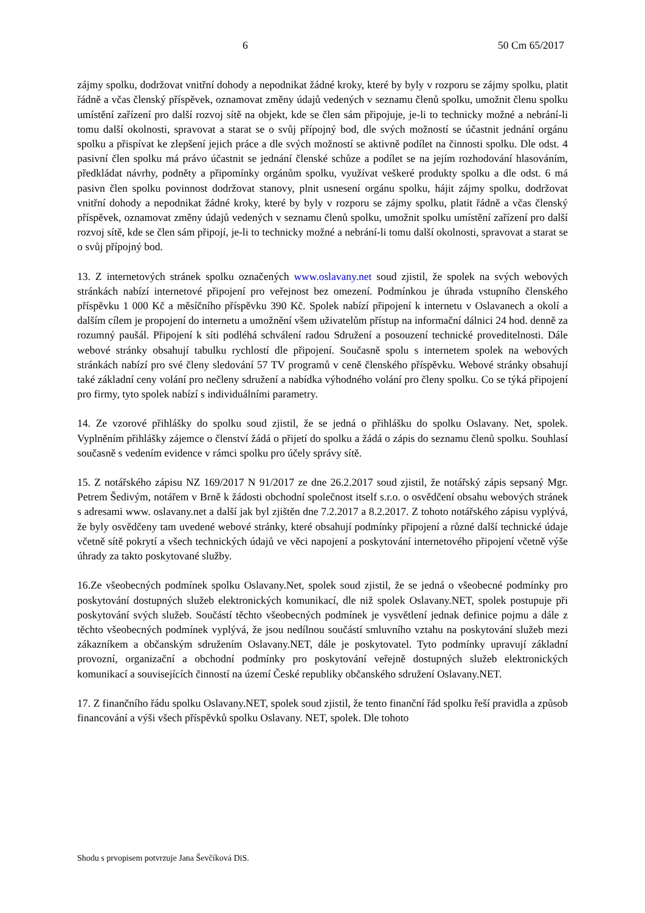6 50 Cm 65/2017
zájmy spolku, dodržovat vnitřní dohody a nepodnikat žádné kroky, které by byly v rozporu se zájmy spolku, platit řádně a včas členský příspěvek, oznamovat změny údajů vedených v seznamu členů spolku, umožnit členu spolku umístění zařízení pro další rozvoj sítě na objekt, kde se člen sám připojuje, je-li to technicky možné a nebrání-li tomu další okolnosti, spravovat a starat se o svůj přípojný bod, dle svých možností se účastnit jednání orgánu spolku a přispívat ke zlepšení jejich práce a dle svých možností se aktivně podílet na činnosti spolku. Dle odst. 4 pasivní člen spolku má právo účastnit se jednání členské schůze a podílet se na jejím rozhodování hlasováním, předkládat návrhy, podněty a připomínky orgánům spolku, využívat veškeré produkty spolku a dle odst. 6 má pasivn člen spolku povinnost dodržovat stanovy, plnit usnesení orgánu spolku, hájit zájmy spolku, dodržovat vnitřní dohody a nepodnikat žádné kroky, které by byly v rozporu se zájmy spolku, platit řádně a včas členský příspěvek, oznamovat změny údajů vedených v seznamu členů spolku, umožnit spolku umístění zařízení pro další rozvoj sítě, kde se člen sám připojí, je-li to technicky možné a nebrání-li tomu další okolnosti, spravovat a starat se o svůj přípojný bod.
13. Z internetových stránek spolku označených www.oslavany.net soud zjistil, že spolek na svých webových stránkách nabízí internetové připojení pro veřejnost bez omezení. Podmínkou je úhrada vstupního členského příspěvku 1 000 Kč a měsíčního příspěvku 390 Kč. Spolek nabízí připojení k internetu v Oslavanech a okolí a dalším cílem je propojení do internetu a umožnění všem uživatelům přístup na informační dálnici 24 hod. denně za rozumný paušál. Připojení k síti podléhá schválení radou Sdružení a posouzení technické proveditelnosti. Dále webové stránky obsahují tabulku rychlostí dle připojení. Současně spolu s internetem spolek na webových stránkách nabízí pro své členy sledování 57 TV programů v ceně členského příspěvku. Webové stránky obsahují také základní ceny volání pro nečleny sdružení a nabídka výhodného volání pro členy spolku. Co se týká připojení pro firmy, tyto spolek nabízí s individuálními parametry.
14. Ze vzorové přihlášky do spolku soud zjistil, že se jedná o přihlášku do spolku Oslavany. Net, spolek. Vyplněním přihlášky zájemce o členství žádá o přijetí do spolku a žádá o zápis do seznamu členů spolku. Souhlasí současně s vedením evidence v rámci spolku pro účely správy sítě.
15. Z notářského zápisu NZ 169/2017 N 91/2017 ze dne 26.2.2017 soud zjistil, že notářský zápis sepsaný Mgr. Petrem Šedivým, notářem v Brně k žádosti obchodní společnost itself s.r.o. o osvědčení obsahu webových stránek s adresami www. oslavany.net a další jak byl zjištěn dne 7.2.2017 a 8.2.2017. Z tohoto notářského zápisu vyplývá, že byly osvědčeny tam uvedené webové stránky, které obsahují podmínky připojení a různé další technické údaje včetně sítě pokrytí a všech technických údajů ve věci napojení a poskytování internetového připojení včetně výše úhrady za takto poskytované služby.
16.Ze všeobecných podmínek spolku Oslavany.Net, spolek soud zjistil, že se jedná o všeobecné podmínky pro poskytování dostupných služeb elektronických komunikací, dle niž spolek Oslavany.NET, spolek postupuje při poskytování svých služeb. Součástí těchto všeobecných podmínek je vysvětlení jednak definice pojmu a dále z těchto všeobecných podmínek vyplývá, že jsou nedílnou součástí smluvního vztahu na poskytování služeb mezi zákazníkem a občanským sdružením Oslavany.NET, dále je poskytovatel. Tyto podmínky upravují základní provozní, organizační a obchodní podmínky pro poskytování veřejně dostupných služeb elektronických komunikací a souvisejících činností na území České republiky občanského sdružení Oslavany.NET.
17. Z finančního řádu spolku Oslavany.NET, spolek soud zjistil, že tento finanční řád spolku řeší pravidla a způsob financování a výši všech příspěvků spolku Oslavany. NET, spolek. Dle tohoto
Shodu s prvopisem potvrzuje Jana Ševčíková DiS.